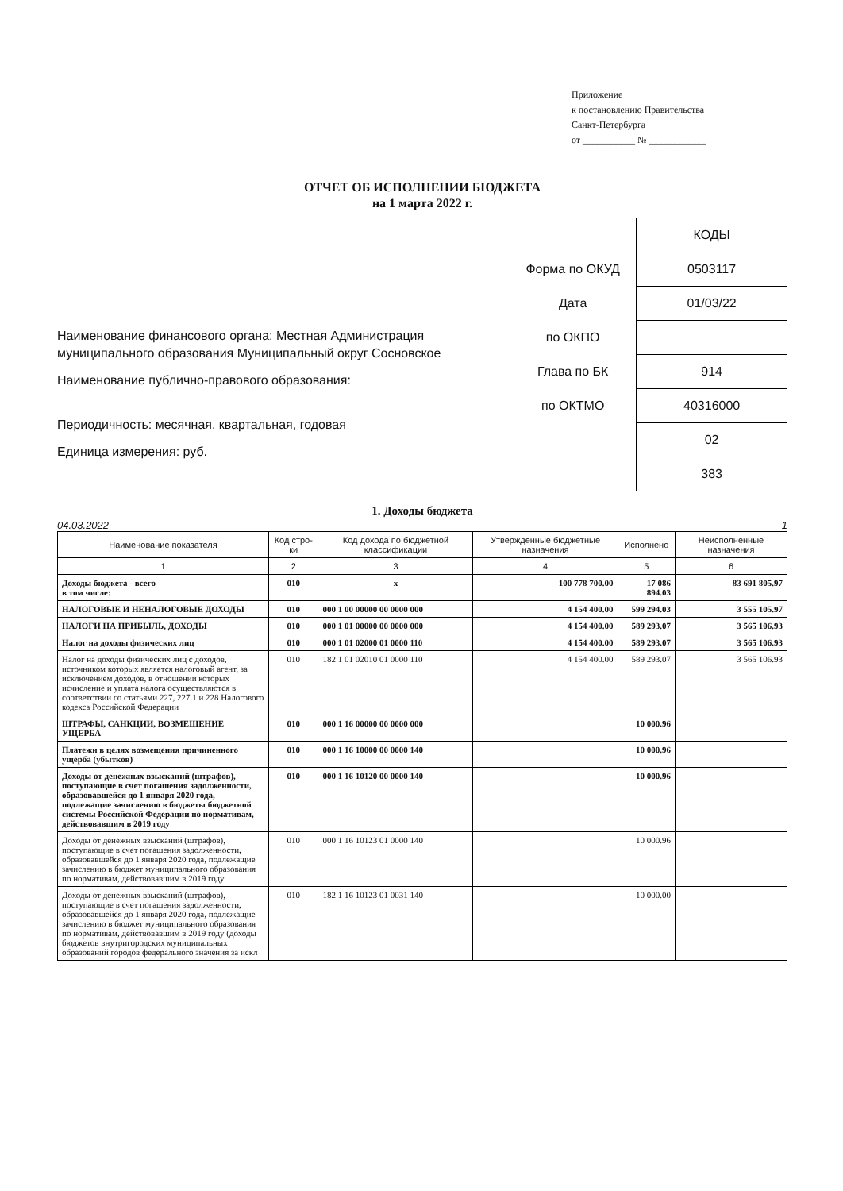Приложение
к постановлению Правительства
Санкт-Петербурга
от ___________ № ____________
ОТЧЕТ ОБ ИСПОЛНЕНИИ БЮДЖЕТА
на 1 марта 2022 г.
Наименование финансового органа: Местная Администрация муниципального образования Муниципальный округ Сосновское
Наименование публично-правового образования:
Периодичность: месячная, квартальная, годовая
Единица измерения: руб.
| | КОДЫ |
| Форма по ОКУД | 0503117 |
| Дата | 01/03/22 |
| по ОКПО | |
| Глава по БК | 914 |
| по ОКТМО | 40316000 |
| | 02 |
| | 383 |
1. Доходы бюджета
04.03.2022 1
| Наименование показателя | Код стро-ки | Код дохода по бюджетной классификации | Утвержденные бюджетные назначения | Исполнено | Неисполненные назначения |
| --- | --- | --- | --- | --- | --- |
| 1 | 2 | 3 | 4 | 5 | 6 |
| Доходы бюджета - всего в том числе: | 010 | x | 100 778 700.00 | 17 086 894.03 | 83 691 805.97 |
| НАЛОГОВЫЕ И НЕНАЛОГОВЫЕ ДОХОДЫ | 010 | 000 1 00 00000 00 0000 000 | 4 154 400.00 | 599 294.03 | 3 555 105.97 |
| НАЛОГИ НА ПРИБЫЛЬ, ДОХОДЫ | 010 | 000 1 01 00000 00 0000 000 | 4 154 400.00 | 589 293.07 | 3 565 106.93 |
| Налог на доходы физических лиц | 010 | 000 1 01 02000 01 0000 110 | 4 154 400.00 | 589 293.07 | 3 565 106.93 |
| Налог на доходы физических лиц с доходов, источником которых является налоговый агент, за исключением доходов, в отношении которых исчисление и уплата налога осуществляются в соответствии со статьями 227, 227.1 и 228 Налогового кодекса Российской Федерации | 010 | 182 1 01 02010 01 0000 110 | 4 154 400.00 | 589 293.07 | 3 565 106.93 |
| ШТРАФЫ, САНКЦИИ, ВОЗМЕЩЕНИЕ УЩЕРБА | 010 | 000 1 16 00000 00 0000 000 | | 10 000.96 | |
| Платежи в целях возмещения причиненного ущерба (убытков) | 010 | 000 1 16 10000 00 0000 140 | | 10 000.96 | |
| Доходы от денежных взысканий (штрафов), поступающие в счет погашения задолженности, образовавшейся до 1 января 2020 года, подлежащие зачислению в бюджеты бюджетной системы Российской Федерации по нормативам, действовавшим в 2019 году | 010 | 000 1 16 10120 00 0000 140 | | 10 000.96 | |
| Доходы от денежных взысканий (штрафов), поступающие в счет погашения задолженности, образовавшейся до 1 января 2020 года, подлежащие зачислению в бюджет муниципального образования по нормативам, действовавшим в 2019 году | 010 | 000 1 16 10123 01 0000 140 | | 10 000.96 | |
| Доходы от денежных взысканий (штрафов), поступающие в счет погашения задолженности, образовавшейся до 1 января 2020 года, подлежащие зачислению в бюджет муниципального образования по нормативам, действовавшим в 2019 году (доходы бюджетов внутригородских муниципальных образований городов федерального значения за искл | 010 | 182 1 16 10123 01 0031 140 | | 10 000.00 | |